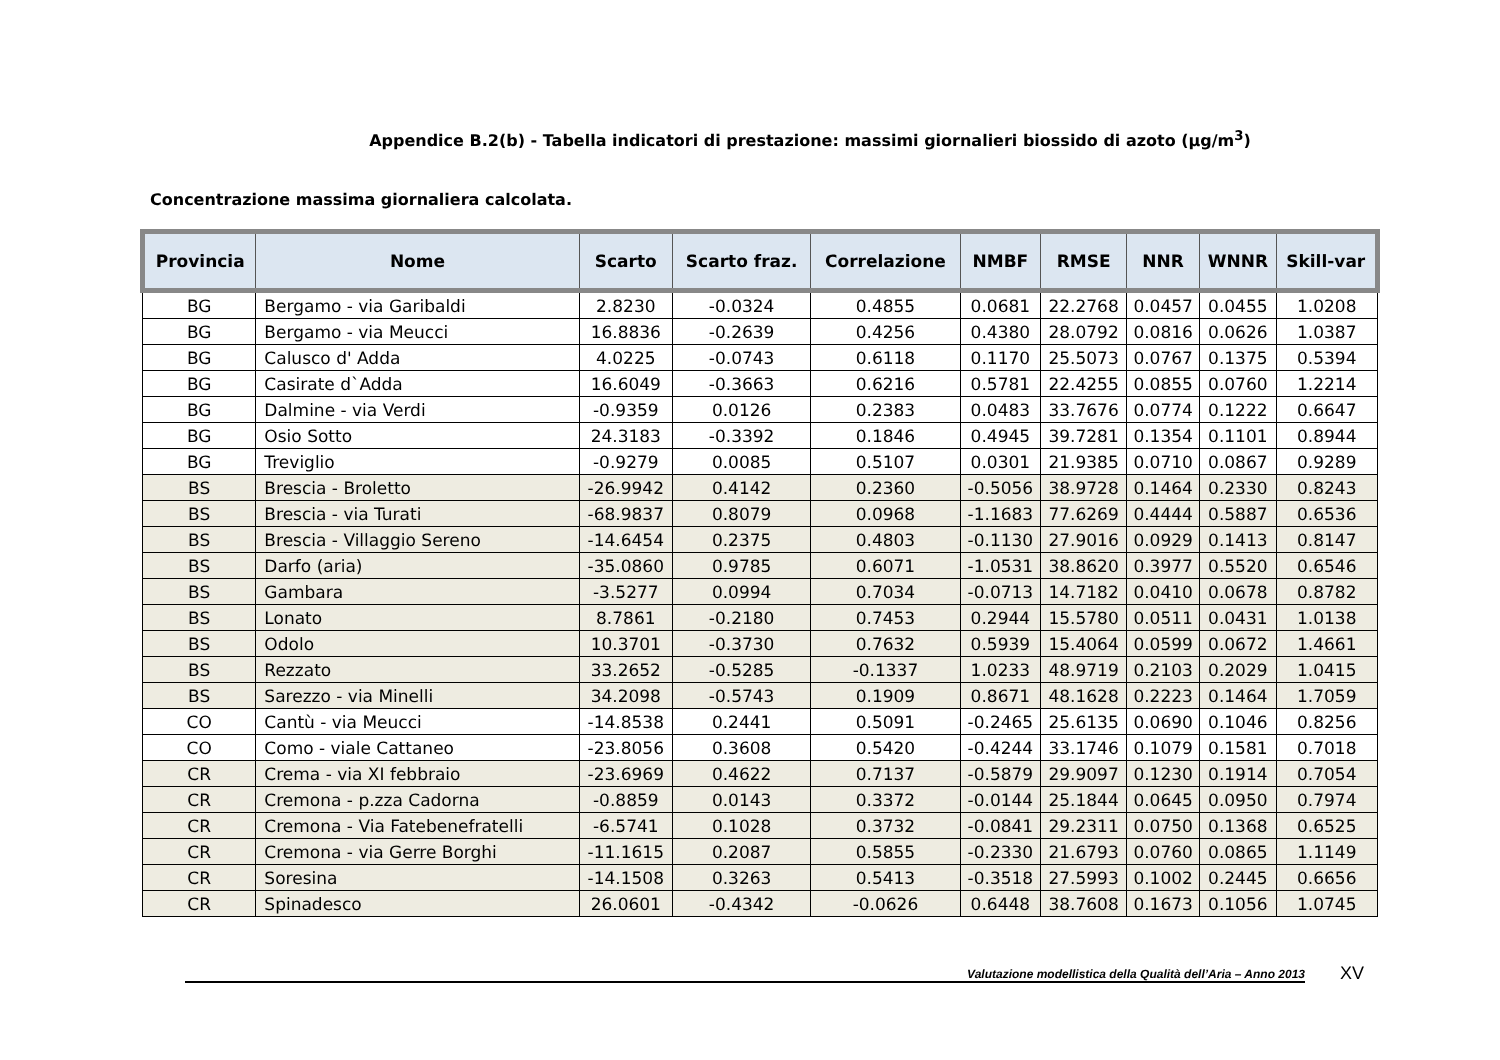Appendice B.2(b) - Tabella indicatori di prestazione: massimi giornalieri biossido di azoto (µg/m<sup>3</sup>)
Concentrazione massima giornaliera calcolata.
| Provincia | Nome | Scarto | Scarto fraz. | Correlazione | NMBF | RMSE | NNR | WNNR | Skill-var |
| --- | --- | --- | --- | --- | --- | --- | --- | --- | --- |
| BG | Bergamo - via Garibaldi | 2.8230 | -0.0324 | 0.4855 | 0.0681 | 22.2768 | 0.0457 | 0.0455 | 1.0208 |
| BG | Bergamo - via Meucci | 16.8836 | -0.2639 | 0.4256 | 0.4380 | 28.0792 | 0.0816 | 0.0626 | 1.0387 |
| BG | Calusco d' Adda | 4.0225 | -0.0743 | 0.6118 | 0.1170 | 25.5073 | 0.0767 | 0.1375 | 0.5394 |
| BG | Casirate d`Adda | 16.6049 | -0.3663 | 0.6216 | 0.5781 | 22.4255 | 0.0855 | 0.0760 | 1.2214 |
| BG | Dalmine - via Verdi | -0.9359 | 0.0126 | 0.2383 | 0.0483 | 33.7676 | 0.0774 | 0.1222 | 0.6647 |
| BG | Osio Sotto | 24.3183 | -0.3392 | 0.1846 | 0.4945 | 39.7281 | 0.1354 | 0.1101 | 0.8944 |
| BG | Treviglio | -0.9279 | 0.0085 | 0.5107 | 0.0301 | 21.9385 | 0.0710 | 0.0867 | 0.9289 |
| BS | Brescia - Broletto | -26.9942 | 0.4142 | 0.2360 | -0.5056 | 38.9728 | 0.1464 | 0.2330 | 0.8243 |
| BS | Brescia - via Turati | -68.9837 | 0.8079 | 0.0968 | -1.1683 | 77.6269 | 0.4444 | 0.5887 | 0.6536 |
| BS | Brescia - Villaggio Sereno | -14.6454 | 0.2375 | 0.4803 | -0.1130 | 27.9016 | 0.0929 | 0.1413 | 0.8147 |
| BS | Darfo (aria) | -35.0860 | 0.9785 | 0.6071 | -1.0531 | 38.8620 | 0.3977 | 0.5520 | 0.6546 |
| BS | Gambara | -3.5277 | 0.0994 | 0.7034 | -0.0713 | 14.7182 | 0.0410 | 0.0678 | 0.8782 |
| BS | Lonato | 8.7861 | -0.2180 | 0.7453 | 0.2944 | 15.5780 | 0.0511 | 0.0431 | 1.0138 |
| BS | Odolo | 10.3701 | -0.3730 | 0.7632 | 0.5939 | 15.4064 | 0.0599 | 0.0672 | 1.4661 |
| BS | Rezzato | 33.2652 | -0.5285 | -0.1337 | 1.0233 | 48.9719 | 0.2103 | 0.2029 | 1.0415 |
| BS | Sarezzo - via Minelli | 34.2098 | -0.5743 | 0.1909 | 0.8671 | 48.1628 | 0.2223 | 0.1464 | 1.7059 |
| CO | Cantù - via Meucci | -14.8538 | 0.2441 | 0.5091 | -0.2465 | 25.6135 | 0.0690 | 0.1046 | 0.8256 |
| CO | Como - viale Cattaneo | -23.8056 | 0.3608 | 0.5420 | -0.4244 | 33.1746 | 0.1079 | 0.1581 | 0.7018 |
| CR | Crema - via XI febbraio | -23.6969 | 0.4622 | 0.7137 | -0.5879 | 29.9097 | 0.1230 | 0.1914 | 0.7054 |
| CR | Cremona - p.zza Cadorna | -0.8859 | 0.0143 | 0.3372 | -0.0144 | 25.1844 | 0.0645 | 0.0950 | 0.7974 |
| CR | Cremona - Via Fatebenefratelli | -6.5741 | 0.1028 | 0.3732 | -0.0841 | 29.2311 | 0.0750 | 0.1368 | 0.6525 |
| CR | Cremona - via Gerre Borghi | -11.1615 | 0.2087 | 0.5855 | -0.2330 | 21.6793 | 0.0760 | 0.0865 | 1.1149 |
| CR | Soresina | -14.1508 | 0.3263 | 0.5413 | -0.3518 | 27.5993 | 0.1002 | 0.2445 | 0.6656 |
| CR | Spinadesco | 26.0601 | -0.4342 | -0.0626 | 0.6448 | 38.7608 | 0.1673 | 0.1056 | 1.0745 |
Valutazione modellistica della Qualità dell’Aria – Anno 2013
XV